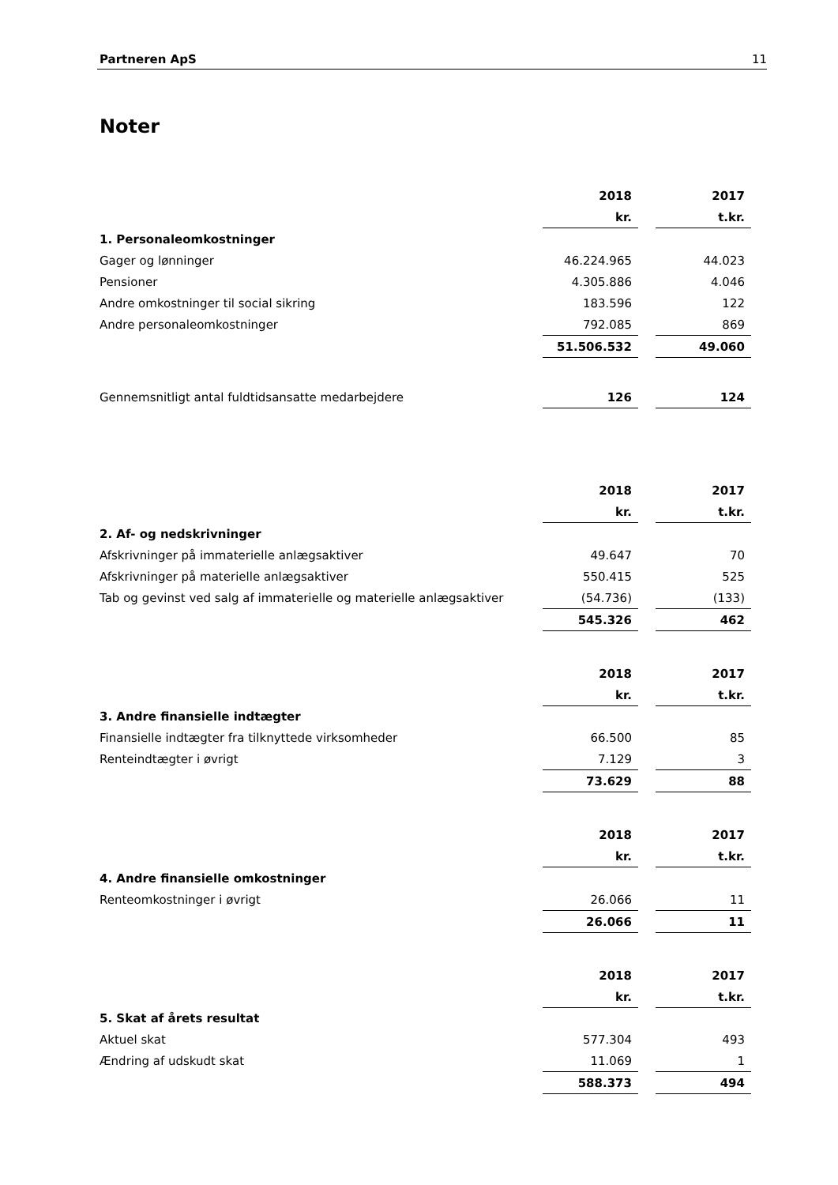Partneren ApS 11
Noter
| | 2018 | | 2017 |
| | kr. | | t.kr. |
| 1. Personaleomkostninger | | | |
| Gager og lønninger | 46.224.965 | | 44.023 |
| Pensioner | 4.305.886 | | 4.046 |
| Andre omkostninger til social sikring | 183.596 | | 122 |
| Andre personaleomkostninger | 792.085 | | 869 |
| | 51.506.532 | | 49.060 |
| Gennemsnitligt antal fuldtidsansatte medarbejdere | 126 | | 124 |
| | 2018 | | 2017 |
| | kr. | | t.kr. |
| 2. Af- og nedskrivninger | | | |
| Afskrivninger på immaterielle anlægsaktiver | 49.647 | | 70 |
| Afskrivninger på materielle anlægsaktiver | 550.415 | | 525 |
| Tab og gevinst ved salg af immaterielle og materielle anlægsaktiver | (54.736) | | (133) |
| | 545.326 | | 462 |
| | 2018 | | 2017 |
| | kr. | | t.kr. |
| 3. Andre finansielle indtægter | | | |
| Finansielle indtægter fra tilknyttede virksomheder | 66.500 | | 85 |
| Renteindtægter i øvrigt | 7.129 | | 3 |
| | 73.629 | | 88 |
| | 2018 | | 2017 |
| | kr. | | t.kr. |
| 4. Andre finansielle omkostninger | | | |
| Renteomkostninger i øvrigt | 26.066 | | 11 |
| | 26.066 | | 11 |
| | 2018 | | 2017 |
| | kr. | | t.kr. |
| 5. Skat af årets resultat | | | |
| Aktuel skat | 577.304 | | 493 |
| Ændring af udskudt skat | 11.069 | | 1 |
| | 588.373 | | 494 |